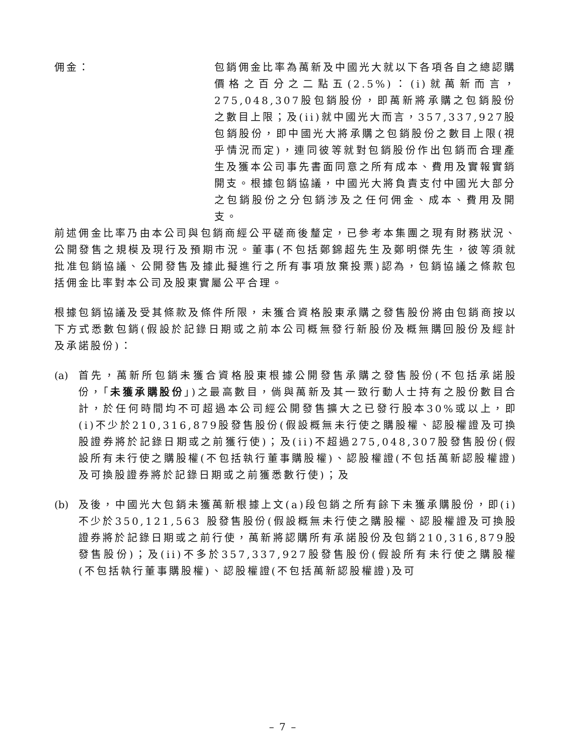佣金： 包銷佣金比率為萬新及中國光大就以下各項各自之總認購價格之百分之二點五(2.5%)：(i)就萬新而言，275,048,307股包銷股份，即萬新將承購之包銷股份之數目上限；及(ii)就中國光大而言，357,337,927股包銷股份，即中國光大將承購之包銷股份之數目上限(視乎情況而定)，連同彼等就對包銷股份作出包銷而合理產生及獲本公司事先書面同意之所有成本、費用及實報實銷開支。根據包銷協議，中國光大將負責支付中國光大部分之包銷股份之分包銷涉及之任何佣金、成本、費用及開支。
前述佣金比率乃由本公司與包銷商經公平磋商後釐定，已參考本集團之現有財務狀況、公開發售之規模及現行及預期市況。董事(不包括鄭錦超先生及鄭明傑先生，彼等須就批准包銷協議、公開發售及據此擬進行之所有事項放棄投票)認為，包銷協議之條款包括佣金比率對本公司及股東實屬公平合理。
根據包銷協議及受其條款及條件所限，未獲合資格股東承購之發售股份將由包銷商按以下方式悉數包銷(假設於記錄日期或之前本公司概無發行新股份及概無購回股份及經計及承諾股份)：
(a) 首先，萬新所包銷未獲合資格股東根據公開發售承購之發售股份(不包括承諾股份，「未獲承購股份」)之最高數目，倘與萬新及其一致行動人士持有之股份數目合計，於任何時間均不可超過本公司經公開發售擴大之已發行股本30%或以上，即(i)不少於210,316,879股發售股份(假設概無未行使之購股權、認股權證及可換股證券將於記錄日期或之前獲行使)；及(ii)不超過275,048,307股發售股份(假設所有未行使之購股權(不包括執行董事購股權)、認股權證(不包括萬新認股權證)及可換股證券將於記錄日期或之前獲悉數行使)；及
(b) 及後，中國光大包銷未獲萬新根據上文(a)段包銷之所有餘下未獲承購股份，即(i)不少於350,121,563 股發售股份(假設概無未行使之購股權、認股權證及可換股證券將於記錄日期或之前行使，萬新將認購所有承諾股份及包銷210,316,879股發售股份)；及(ii)不多於357,337,927股發售股份(假設所有未行使之購股權(不包括執行董事購股權)、認股權證(不包括萬新認股權證)及可
– 7 –